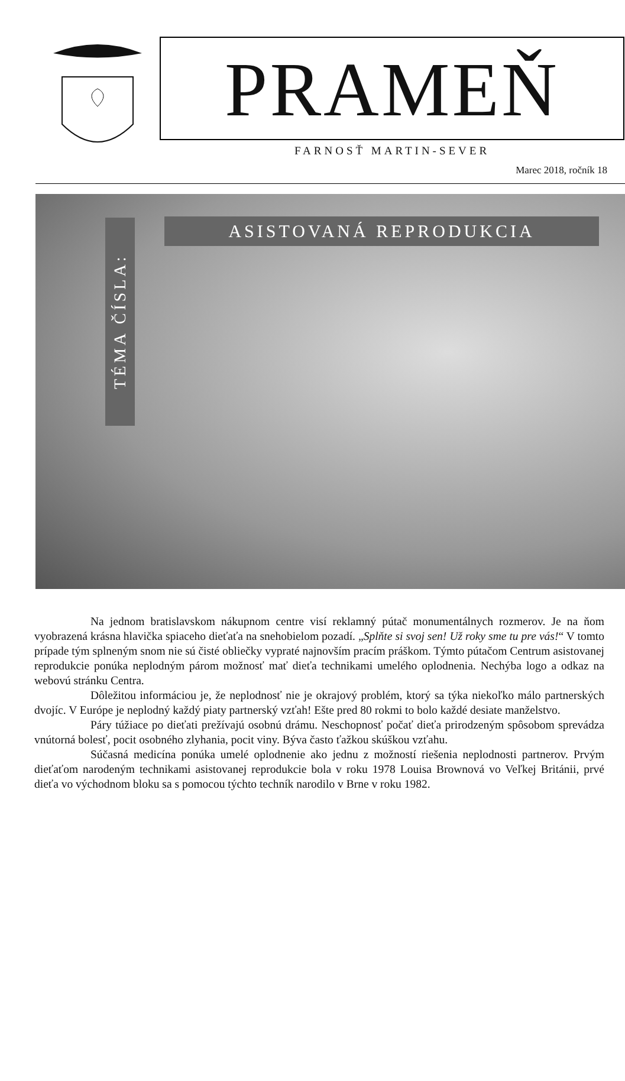PRAMEŇ
FARNOSŤ MARTIN-SEVER
Marec 2018, ročník 18
ASISTOVANÁ REPRODUKCIA
TÉMA ČÍSLA:
Na jednom bratislavskom nákupnom centre visí reklamný pútač monumentálnych rozmerov. Je na ňom vyobrazená krásna hlavička spiaceho dieťaťa na snehobielom pozadí. „Splňte si svoj sen! Už roky sme tu pre vás!“ V tomto prípade tým splneným snom nie sú čisté obliečky vypraté najnovším pracím práškom. Týmto pútačom Centrum asistovanej reprodukcie ponúka neplodným párom možnosť mať dieťa technikami umelého oplodnenia. Nechýba logo a odkaz na webovú stránku Centra.
Dôležitou informáciou je, že neplodnosť nie je okrajový problém, ktorý sa týka niekoľko málo partnerských dvojíc. V Európe je neplodný každý piaty partnerský vzťah! Ešte pred 80 rokmi to bolo každé desiate manželstvo.
Páry túžiace po dieťati prežívajú osobnú drámu. Neschopnosť počať dieťa prirodzeným spôsobom sprevádza vnútorná bolesť, pocit osobného zlyhania, pocit viny. Býva často ťažkou skúškou vzťahu.
Súčasná medicína ponúka umelé oplodnenie ako jednu z možností riešenia neplodnosti partnerov. Prvým dieťaťom narodeným technikami asistovanej reprodukcie bola v roku 1978 Louisa Brownová vo Veľkej Británii, prvé dieťa vo východnom bloku sa s pomocou týchto techník narodilo v Brne v roku 1982.